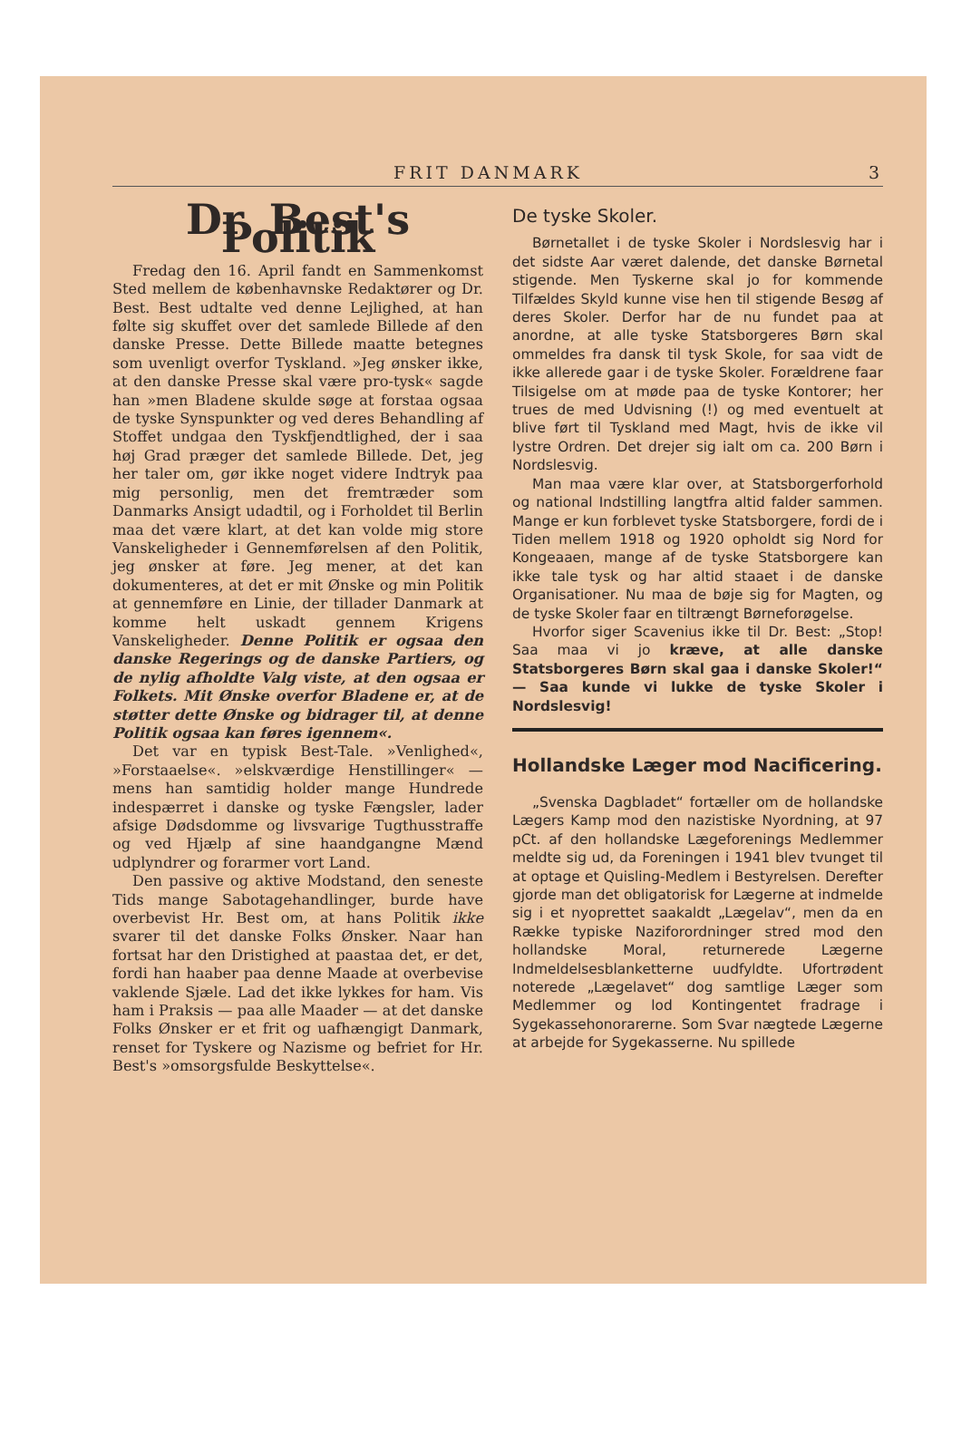FRIT DANMARK 3
Dr. Best's Politik
Fredag den 16. April fandt en Sammenkomst Sted mellem de københavnske Redaktører og Dr. Best. Best udtalte ved denne Lejlighed, at han følte sig skuffet over det samlede Billede af den danske Presse. Dette Billede maatte betegnes som uvenligt overfor Tyskland. »Jeg ønsker ikke, at den danske Presse skal være pro-tysk« sagde han »men Bladene skulde søge at forstaa ogsaa de tyske Synspunkter og ved deres Behandling af Stoffet undgaa den Tyskfjendtlighed, der i saa høj Grad præger det samlede Billede. Det, jeg her taler om, gør ikke noget videre Indtryk paa mig personlig, men det fremtræder som Danmarks Ansigt udadtil, og i Forholdet til Berlin maa det være klart, at det kan volde mig store Vanskeligheder i Gennemførelsen af den Politik, jeg ønsker at føre. Jeg mener, at det kan dokumenteres, at det er mit Ønske og min Politik at gennemføre en Linie, der tillader Danmark at komme helt uskadt gennem Krigens Vanskeligheder. Denne Politik er ogsaa den danske Regerings og de danske Partiers, og de nylig afholdte Valg viste, at den ogsaa er Folkets. Mit Ønske overfor Bladene er, at de støtter dette Ønske og bidrager til, at denne Politik ogsaa kan føres igennem«.
Det var en typisk Best-Tale. »Venlighed«, »Forstaaelse«. »elskværdige Henstillinger« — mens han samtidig holder mange Hundrede indespærret i danske og tyske Fængsler, lader afsige Dødsdomme og livsvarige Tugthusstraffe og ved Hjælp af sine haandgangne Mænd udplyndrer og forarmer vort Land.
Den passive og aktive Modstand, den seneste Tids mange Sabotagehandlinger, burde have overbevist Hr. Best om, at hans Politik ikke svarer til det danske Folks Ønsker. Naar han fortsat har den Dristighed at paastaa det, er det, fordi han haaber paa denne Maade at overbevise vaklende Sjæle. Lad det ikke lykkes for ham. Vis ham i Praksis — paa alle Maader — at det danske Folks Ønsker er et frit og uafhængigt Danmark, renset for Tyskere og Nazisme og befriet for Hr. Best's »omsorgsfulde Beskyttelse«.
De tyske Skoler.
Børnetallet i de tyske Skoler i Nordslesvig har i det sidste Aar været dalende, det danske Børnetal stigende. Men Tyskerne skal jo for kommende Tilfældes Skyld kunne vise hen til stigende Besøg af deres Skoler. Derfor har de nu fundet paa at anordne, at alle tyske Statsborgeres Børn skal ommeldes fra dansk til tysk Skole, for saa vidt de ikke allerede gaar i de tyske Skoler. Forældrene faar Tilsigelse om at møde paa de tyske Kontorer; her trues de med Udvisning (!) og med eventuelt at blive ført til Tyskland med Magt, hvis de ikke vil lystre Ordren. Det drejer sig ialt om ca. 200 Børn i Nordslesvig.
Man maa være klar over, at Statsborgerforhold og national Indstilling langtfra altid falder sammen. Mange er kun forblevet tyske Statsborgere, fordi de i Tiden mellem 1918 og 1920 opholdt sig Nord for Kongeaaen, mange af de tyske Statsborgere kan ikke tale tysk og har altid staaet i de danske Organisationer. Nu maa de bøje sig for Magten, og de tyske Skoler faar en tiltrængt Børneforøgelse.
Hvorfor siger Scavenius ikke til Dr. Best: „Stop! Saa maa vi jo kræve, at alle danske Statsborgeres Børn skal gaa i danske Skoler!“ — Saa kunde vi lukke de tyske Skoler i Nordslesvig!
Hollandske Læger mod Nacificering.
„Svenska Dagbladet“ fortæller om de hollandske Lægers Kamp mod den nazistiske Nyordning, at 97 pCt. af den hollandske Lægeforenings Medlemmer meldte sig ud, da Foreningen i 1941 blev tvunget til at optage et Quisling-Medlem i Bestyrelsen. Derefter gjorde man det obligatorisk for Lægerne at indmelde sig i et nyoprettet saakaldt „Lægelav“, men da en Række typiske Naziforordninger stred mod den hollandske Moral, returnerede Lægerne Indmeldelsesblanketterne uudfyldte. Ufortrødent noterede „Lægelavet“ dog samtlige Læger som Medlemmer og lod Kontingentet fradrage i Sygekassehonorarerne. Som Svar nægtede Lægerne at arbejde for Sygekasserne. Nu spillede